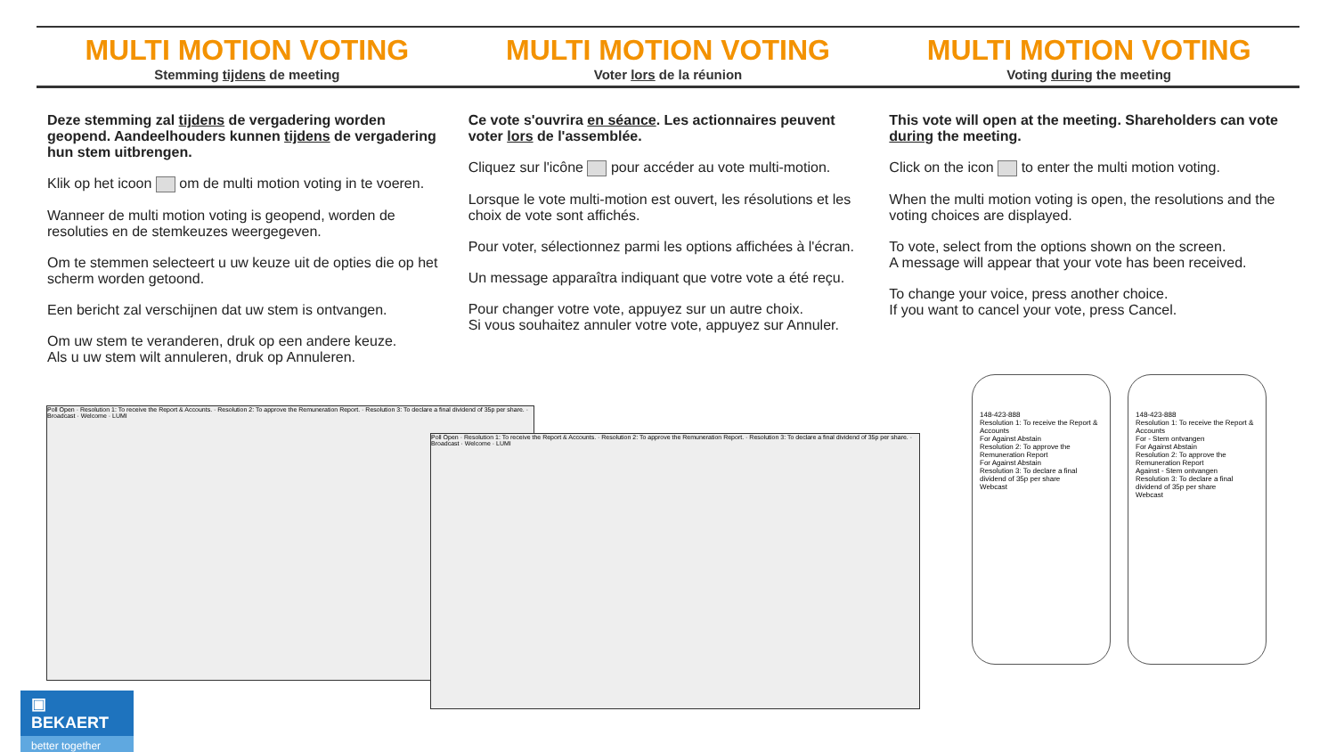MULTI MOTION VOTING
Stemming tijdens de meeting
Deze stemming zal tijdens de vergadering worden geopend. Aandeelhouders kunnen tijdens de vergadering hun stem uitbrengen.
Klik op het icoon om de multi motion voting in te voeren.
Wanneer de multi motion voting is geopend, worden de resoluties en de stemkeuzes weergegeven.
Om te stemmen selecteert u uw keuze uit de opties die op het scherm worden getoond.
Een bericht zal verschijnen dat uw stem is ontvangen.
Om uw stem te veranderen, druk op een andere keuze.
Als u uw stem wilt annuleren, druk op Annuleren.
MULTI MOTION VOTING
Voter lors de la réunion
Ce vote s'ouvrira en séance. Les actionnaires peuvent voter lors de l'assemblée.
Cliquez sur l'icône pour accéder au vote multi-motion.
Lorsque le vote multi-motion est ouvert, les résolutions et les choix de vote sont affichés.
Pour voter, sélectionnez parmi les options affichées à l'écran.
Un message apparaîtra indiquant que votre vote a été reçu.
Pour changer votre vote, appuyez sur un autre choix.
Si vous souhaitez annuler votre vote, appuyez sur Annuler.
MULTI MOTION VOTING
Voting during the meeting
This vote will open at the meeting. Shareholders can vote during the meeting.
Click on the icon to enter the multi motion voting.
When the multi motion voting is open, the resolutions and the voting choices are displayed.
To vote, select from the options shown on the screen.
A message will appear that your vote has been received.
To change your voice, press another choice.
If you want to cancel your vote, press Cancel.
Poll Open · Resolution 1: To receive the Report & Accounts. · Resolution 2: To approve the Remuneration Report. · Resolution 3: To declare a final dividend of 35p per share. · Broadcast · Welcome · LUMI
Poll Open · Resolution 1: To receive the Report & Accounts. · Resolution 2: To approve the Remuneration Report. · Resolution 3: To declare a final dividend of 35p per share. · Broadcast · Welcome · LUMI
148-423-888
Resolution 1: To receive the Report & Accounts
For Against Abstain
Resolution 2: To approve the Remuneration Report
For Against Abstain
Resolution 3: To declare a final dividend of 35p per share
Webcast
148-423-888
Resolution 1: To receive the Report & Accounts
For - Stem ontvangen
For Against Abstain
Resolution 2: To approve the Remuneration Report
Against - Stem ontvangen
Resolution 3: To declare a final dividend of 35p per share
Webcast
▣ BEKAERT
better together